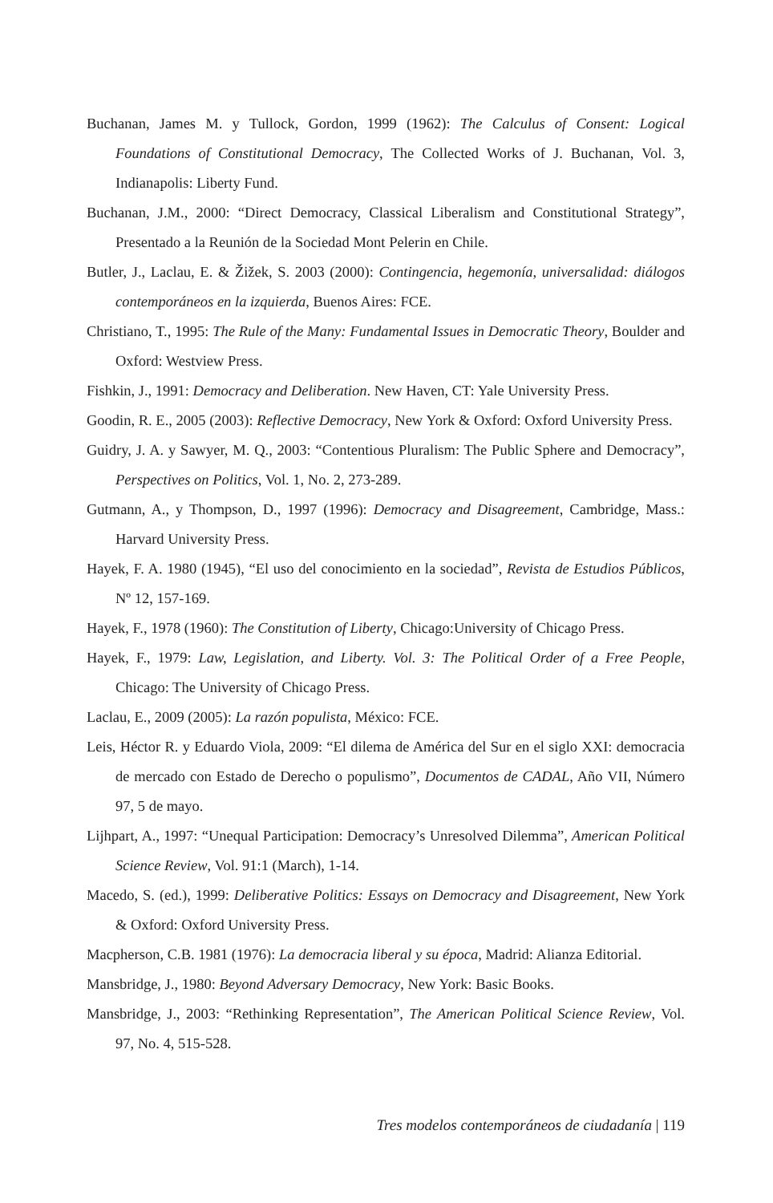Buchanan, James M. y Tullock, Gordon, 1999 (1962): The Calculus of Consent: Logical Foundations of Constitutional Democracy, The Collected Works of J. Buchanan, Vol. 3, Indianapolis: Liberty Fund.
Buchanan, J.M., 2000: “Direct Democracy, Classical Liberalism and Constitutional Strategy”, Presentado a la Reunión de la Sociedad Mont Pelerin en Chile.
Butler, J., Laclau, E. & Žižek, S. 2003 (2000): Contingencia, hegemonía, universalidad: diálogos contemporáneos en la izquierda, Buenos Aires: FCE.
Christiano, T., 1995: The Rule of the Many: Fundamental Issues in Democratic Theory, Boulder and Oxford: Westview Press.
Fishkin, J., 1991: Democracy and Deliberation. New Haven, CT: Yale University Press.
Goodin, R. E., 2005 (2003): Reflective Democracy, New York & Oxford: Oxford University Press.
Guidry, J. A. y Sawyer, M. Q., 2003: “Contentious Pluralism: The Public Sphere and Democracy”, Perspectives on Politics, Vol. 1, No. 2, 273-289.
Gutmann, A., y Thompson, D., 1997 (1996): Democracy and Disagreement, Cambridge, Mass.: Harvard University Press.
Hayek, F. A. 1980 (1945), “El uso del conocimiento en la sociedad”, Revista de Estudios Públicos, Nº 12, 157-169.
Hayek, F., 1978 (1960): The Constitution of Liberty, Chicago:University of Chicago Press.
Hayek, F., 1979: Law, Legislation, and Liberty. Vol. 3: The Political Order of a Free People, Chicago: The University of Chicago Press.
Laclau, E., 2009 (2005): La razón populista, México: FCE.
Leis, Héctor R. y Eduardo Viola, 2009: “El dilema de América del Sur en el siglo XXI: democracia de mercado con Estado de Derecho o populismo”, Documentos de CADAL, Año VII, Número 97, 5 de mayo.
Lijhpart, A., 1997: “Unequal Participation: Democracy’s Unresolved Dilemma”, American Political Science Review, Vol. 91:1 (March), 1-14.
Macedo, S. (ed.), 1999: Deliberative Politics: Essays on Democracy and Disagreement, New York & Oxford: Oxford University Press.
Macpherson, C.B. 1981 (1976): La democracia liberal y su época, Madrid: Alianza Editorial.
Mansbridge, J., 1980: Beyond Adversary Democracy, New York: Basic Books.
Mansbridge, J., 2003: “Rethinking Representation”, The American Political Science Review, Vol. 97, No. 4, 515-528.
Tres modelos contemporáneos de ciudadanía | 119